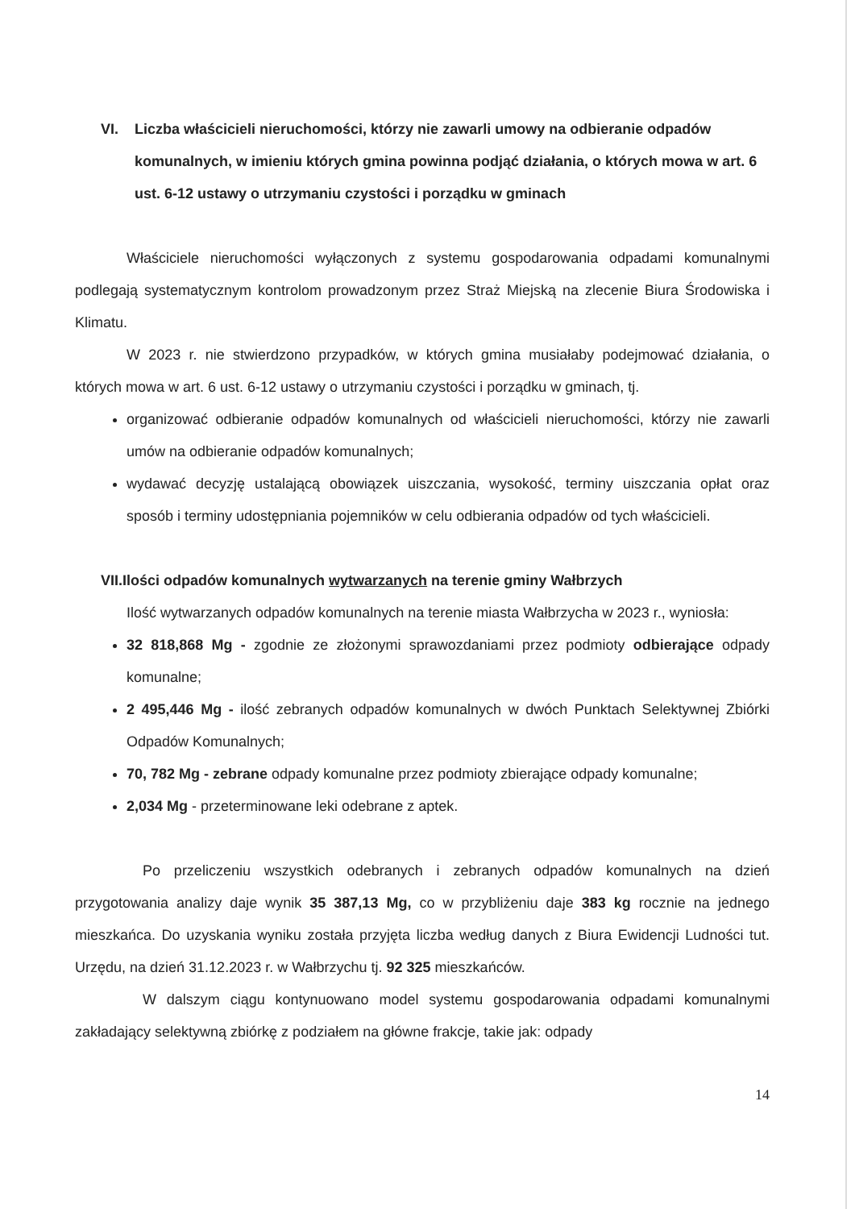VI. Liczba właścicieli nieruchomości, którzy nie zawarli umowy na odbieranie odpadów komunalnych, w imieniu których gmina powinna podjąć działania, o których mowa w art. 6 ust. 6-12 ustawy o utrzymaniu czystości i porządku w gminach
Właściciele nieruchomości wyłączonych z systemu gospodarowania odpadami komunalnymi podlegają systematycznym kontrolom prowadzonym przez Straż Miejską na zlecenie Biura Środowiska i Klimatu.
W 2023 r. nie stwierdzono przypadków, w których gmina musiałaby podejmować działania, o których mowa w art. 6 ust. 6-12 ustawy o utrzymaniu czystości i porządku w gminach, tj.
organizować odbieranie odpadów komunalnych od właścicieli nieruchomości, którzy nie zawarli umów na odbieranie odpadów komunalnych;
wydawać decyzję ustalającą obowiązek uiszczania, wysokość, terminy uiszczania opłat oraz sposób i terminy udostępniania pojemników w celu odbierania odpadów od tych właścicieli.
VII. Ilości odpadów komunalnych wytwarzanych na terenie gminy Wałbrzych
Ilość wytwarzanych odpadów komunalnych na terenie miasta Wałbrzycha w 2023 r., wyniosła:
32 818,868 Mg - zgodnie ze złożonymi sprawozdaniami przez podmioty odbierające odpady komunalne;
2 495,446 Mg - ilość zebranych odpadów komunalnych w dwóch Punktach Selektywnej Zbiórki Odpadów Komunalnych;
70, 782 Mg - zebrane odpady komunalne przez podmioty zbierające odpady komunalne;
2,034 Mg - przeterminowane leki odebrane z aptek.
Po przeliczeniu wszystkich odebranych i zebranych odpadów komunalnych na dzień przygotowania analizy daje wynik 35 387,13 Mg, co w przybliżeniu daje 383 kg rocznie na jednego mieszkańca. Do uzyskania wyniku została przyjęta liczba według danych z Biura Ewidencji Ludności tut. Urzędu, na dzień 31.12.2023 r. w Wałbrzychu tj. 92 325 mieszkańców.
W dalszym ciągu kontynuowano model systemu gospodarowania odpadami komunalnymi zakładający selektywną zbiórkę z podziałem na główne frakcje, takie jak: odpady
14